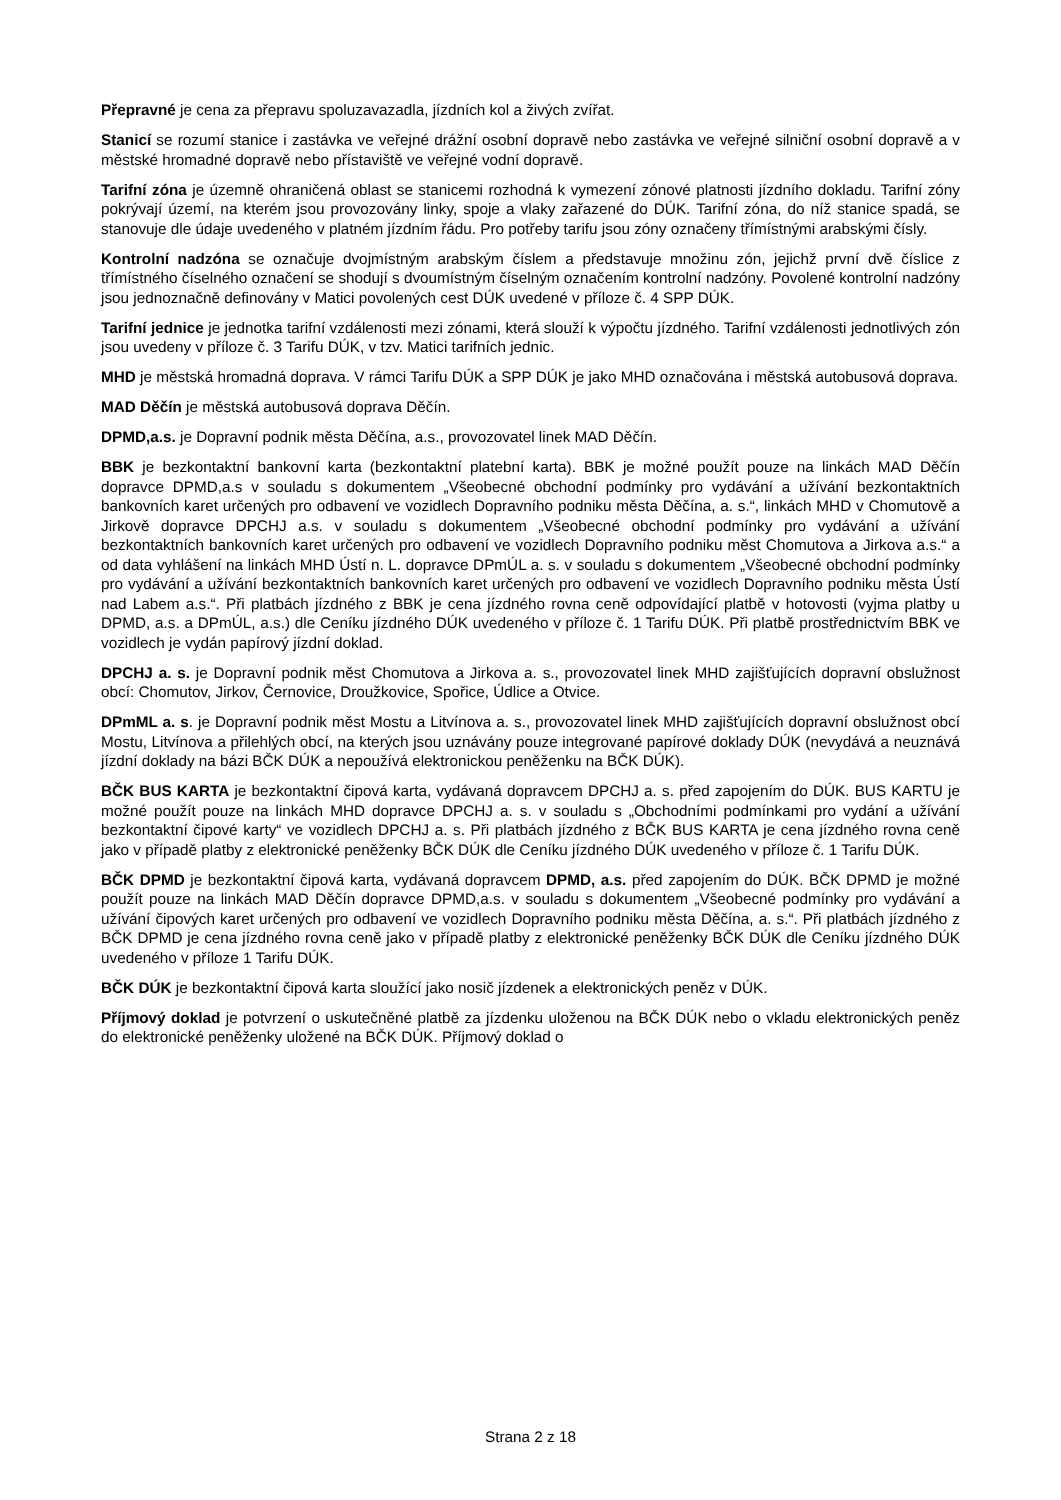Přepravné je cena za přepravu spoluzavazadla, jízdních kol a živých zvířat.
Stanicí se rozumí stanice i zastávka ve veřejné drážní osobní dopravě nebo zastávka ve veřejné silniční osobní dopravě a v městské hromadné dopravě nebo přístaviště ve veřejné vodní dopravě.
Tarifní zóna je územně ohraničená oblast se stanicemi rozhodná k vymezení zónové platnosti jízdního dokladu. Tarifní zóny pokrývají území, na kterém jsou provozovány linky, spoje a vlaky zařazené do DÚK. Tarifní zóna, do níž stanice spadá, se stanovuje dle údaje uvedeného v platném jízdním řádu. Pro potřeby tarifu jsou zóny označeny třímístnými arabskými čísly.
Kontrolní nadzóna se označuje dvojmístným arabským číslem a představuje množinu zón, jejichž první dvě číslice z třímístného číselného označení se shodují s dvoumístným číselným označením kontrolní nadzóny. Povolené kontrolní nadzóny jsou jednoznačně definovány v Matici povolených cest DÚK uvedené v příloze č. 4 SPP DÚK.
Tarifní jednice je jednotka tarifní vzdálenosti mezi zónami, která slouží k výpočtu jízdného. Tarifní vzdálenosti jednotlivých zón jsou uvedeny v příloze č. 3 Tarifu DÚK, v tzv. Matici tarifních jednic.
MHD je městská hromadná doprava. V rámci Tarifu DÚK a SPP DÚK je jako MHD označována i městská autobusová doprava.
MAD Děčín je městská autobusová doprava Děčín.
DPMD,a.s. je Dopravní podnik města Děčína, a.s., provozovatel linek MAD Děčín.
BBK je bezkontaktní bankovní karta (bezkontaktní platební karta). BBK je možné použít pouze na linkách MAD Děčín dopravce DPMD,a.s v souladu s dokumentem „Všeobecné obchodní podmínky pro vydávání a užívání bezkontaktních bankovních karet určených pro odbavení ve vozidlech Dopravního podniku města Děčína, a. s.“, linkách MHD v Chomutově a Jirkově dopravce DPCHJ a.s. v souladu s dokumentem „Všeobecné obchodní podmínky pro vydávání a užívání bezkontaktních bankovních karet určených pro odbavení ve vozidlech Dopravního podniku měst Chomutova a Jirkova a.s.“ a od data vyhlášení na linkách MHD Ústí n. L. dopravce DPmÚL a. s. v souladu s dokumentem „Všeobecné obchodní podmínky pro vydávání a užívání bezkontaktních bankovních karet určených pro odbavení ve vozidlech Dopravního podniku města Ústí nad Labem a.s.“. Při platbách jízdného z BBK je cena jízdného rovna ceně odpovídající platbě v hotovosti (vyjma platby u DPMD, a.s. a DPmÚL, a.s.) dle Ceníku jízdného DÚK uvedeného v příloze č. 1 Tarifu DÚK. Při platbě prostřednictvím BBK ve vozidlech je vydán papírový jízdní doklad.
DPCHJ a. s. je Dopravní podnik měst Chomutova a Jirkova a. s., provozovatel linek MHD zajišťujících dopravní obslužnost obcí: Chomutov, Jirkov, Černovice, Droužkovice, Spořice, Údlice a Otvice.
DPmML a. s. je Dopravní podnik měst Mostu a Litvínova a. s., provozovatel linek MHD zajišťujících dopravní obslužnost obcí Mostu, Litvínova a přilehlých obcí, na kterých jsou uznávány pouze integrované papírové doklady DÚK (nevydává a neuznává jízdní doklady na bázi BČK DÚK a nepoužívá elektronickou peněženku na BČK DÚK).
BČK BUS KARTA je bezkontaktní čipová karta, vydávaná dopravcem DPCHJ a. s. před zapojením do DÚK. BUS KARTU je možné použít pouze na linkách MHD dopravce DPCHJ a. s. v souladu s „Obchodními podmínkami pro vydání a užívání bezkontaktní čipové karty“ ve vozidlech DPCHJ a. s. Při platbách jízdného z BČK BUS KARTA je cena jízdného rovna ceně jako v případě platby z elektronické peněženky BČK DÚK dle Ceníku jízdného DÚK uvedeného v příloze č. 1 Tarifu DÚK.
BČK DPMD je bezkontaktní čipová karta, vydávaná dopravcem DPMD, a.s. před zapojením do DÚK. BČK DPMD je možné použít pouze na linkách MAD Děčín dopravce DPMD,a.s. v souladu s dokumentem „Všeobecné podmínky pro vydávání a užívání čipových karet určených pro odbavení ve vozidlech Dopravního podniku města Děčína, a. s.“. Při platbách jízdného z BČK DPMD je cena jízdného rovna ceně jako v případě platby z elektronické peněženky BČK DÚK dle Ceníku jízdného DÚK uvedeného v příloze 1 Tarifu DÚK.
BČK DÚK je bezkontaktní čipová karta sloužící jako nosič jízdenek a elektronických peněz v DÚK.
Příjmový doklad je potvrzení o uskutečněné platbě za jízdenku uloženou na BČK DÚK nebo o vkladu elektronických peněz do elektronické peněženky uložené na BČK DÚK. Příjmový doklad o
Strana 2 z 18